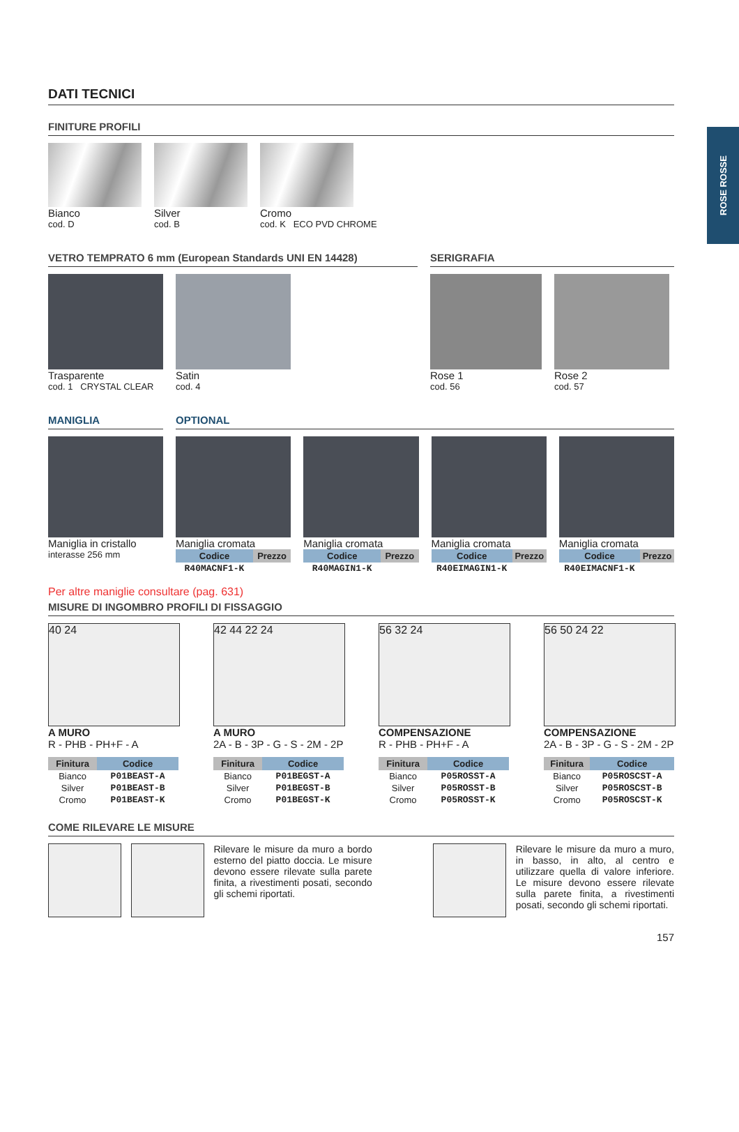ROSE ROSSE
DATI TECNICI
FINITURE PROFILI
Bianco
cod. D
Silver
cod. B
Cromo
cod. K ECO PVD CHROME
VETRO TEMPRATO 6 mm (European Standards UNI EN 14428)
Trasparente
cod. 1 CRYSTAL CLEAR
Satin
cod. 4
SERIGRAFIA
Rose 1
cod. 56
Rose 2
cod. 57
MANIGLIA
Maniglia in cristallo
interasse 256 mm
OPTIONAL
Maniglia cromata
| Codice | Prezzo |
| --- | --- |
| R40MACNF1-K | |
Maniglia cromata
| Codice | Prezzo |
| --- | --- |
| R40MAGIN1-K | |
Maniglia cromata
| Codice | Prezzo |
| --- | --- |
| R40EIMAGIN1-K | |
Maniglia cromata
| Codice | Prezzo |
| --- | --- |
| R40EIMACNF1-K | |
Per altre maniglie consultare (pag. 631)
MISURE DI INGOMBRO PROFILI DI FISSAGGIO
40 24
A MURO
R - PHB - PH+F - A
| Finitura | Codice |
| --- | --- |
| Bianco | P01BEAST-A |
| Silver | P01BEAST-B |
| Cromo | P01BEAST-K |
42 44 22 24
A MURO
2A - B - 3P - G - S - 2M - 2P
| Finitura | Codice |
| --- | --- |
| Bianco | P01BEGST-A |
| Silver | P01BEGST-B |
| Cromo | P01BEGST-K |
56 32 24
COMPENSAZIONE
R - PHB - PH+F - A
| Finitura | Codice |
| --- | --- |
| Bianco | P05ROSST-A |
| Silver | P05ROSST-B |
| Cromo | P05ROSST-K |
56 50 24 22
COMPENSAZIONE
2A - B - 3P - G - S - 2M - 2P
| Finitura | Codice |
| --- | --- |
| Bianco | P05ROSCST-A |
| Silver | P05ROSCST-B |
| Cromo | P05ROSCST-K |
COME RILEVARE LE MISURE
Rilevare le misure da muro a bordo esterno del piatto doccia. Le misure devono essere rilevate sulla parete finita, a rivestimenti posati, secondo gli schemi riportati.
Rilevare le misure da muro a muro, in basso, in alto, al centro e utilizzare quella di valore inferiore. Le misure devono essere rilevate sulla parete finita, a rivestimenti posati, secondo gli schemi riportati.
157